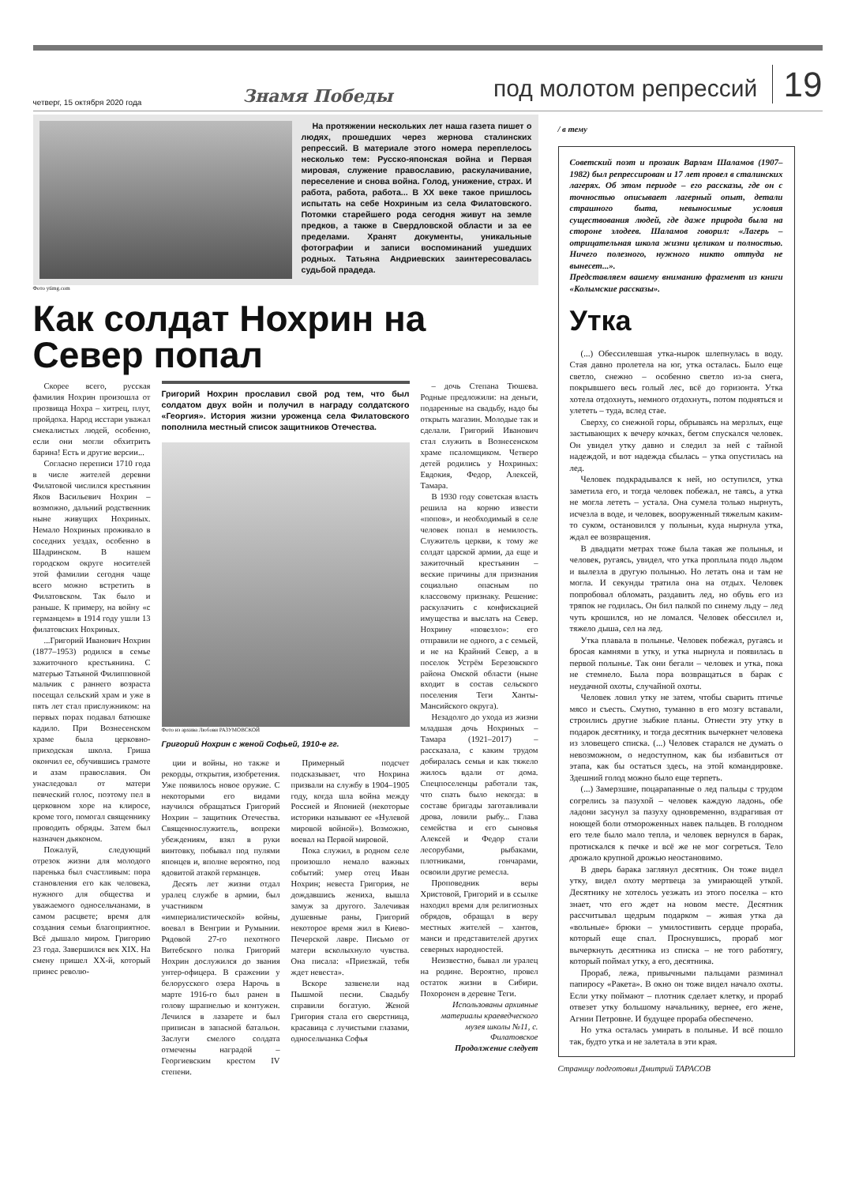четверг, 15 октября 2020 года Знамя Победы под молотом репрессий 19
На протяжении нескольких лет наша газета пишет о людях, прошедших через жернова сталинских репрессий. В материале этого номера переплелось несколько тем: Русско-японская война и Первая мировая, служение православию, раскулачивание, переселение и снова война. Голод, унижение, страх. И работа, работа, работа... В XX веке такое пришлось испытать на себе Нохриным из села Филатовского. Потомки старейшего рода сегодня живут на земле предков, а также в Свердловской области и за ее пределами. Хранят документы, уникальные фотографии и записи воспоминаний ушедших родных. Татьяна Андриевских заинтересовалась судьбой прадеда.
Фото ytimg.com
Как солдат Нохрин на Север попал
Скорее всего, русская фамилия Нохрин произошла от прозвища Нохра – хитрец, плут, пройдоха. Народ исстари уважал смекалистых людей, особенно, если они могли обхитрить барина! Есть и другие версии...
Согласно переписи 1710 года в числе жителей деревни Филатовой числился крестьянин Яков Васильевич Нохрин – возможно, дальний родственник ныне живущих Нохриных. Немало Нохриных проживало в соседних уездах, особенно в Шадринском. В нашем городском округе носителей этой фамилии сегодня чаще всего можно встретить в Филатовском. Так было и раньше. К примеру, на войну «с германцем» в 1914 году ушли 13 филатовских Нохриных.
...Григорий Иванович Нохрин (1877–1953) родился в семье зажиточного крестьянина. С матерью Татьяной Филипповной мальчик с раннего возраста посещал сельский храм и уже в пять лет стал прислужником: на первых порах подавал батюшке кадило. При Вознесенском храме была церковно-приходская школа. Гриша окончил ее, обучившись грамоте и азам православия. Он унаследовал от матери певческий голос, поэтому пел в церковном хоре на клиросе, кроме того, помогал священнику проводить обряды. Затем был назначен дьяконом.
Пожалуй, следующий отрезок жизни для молодого паренька был счастливым: пора становления его как человека, нужного для общества и уважаемого односельчанами, в самом расцвете; время для создания семьи благоприятное. Всё дышало миром. Григорию 23 года. Завершился век XIX. На смену пришел XX-й, который принес револю-
Григорий Нохрин прославил свой род тем, что был солдатом двух войн и получил в награду солдатского «Георгия». История жизни уроженца села Филатовского пополнила местный список защитников Отечества.
Фото из архива Любови РАЗУМОВСКОЙ
Григорий Нохрин с женой Софьей, 1910-е гг.
ции и войны, но также и рекорды, открытия, изобретения. Уже появилось новое оружие. С некоторыми его видами научился обращаться Григорий Нохрин – защитник Отечества. Священнослужитель, вопреки убеждениям, взял в руки винтовку, побывал под пулями японцев и, вполне вероятно, под ядовитой атакой германцев.
Десять лет жизни отдал уралец службе в армии, был участником «империалистической» войны, воевал в Венгрии и Румынии. Рядовой 27-го пехотного Витебского полка Григорий Нохрин дослужился до звания унтер-офицера. В сражении у белорусского озера Нарочь в марте 1916-го был ранен в голову шрапнелью и контужен. Лечился в лазарете и был приписан в запасной батальон. Заслуги смелого солдата отмечены наградой – Георгиевским крестом IV степени.
Примерный подсчет подсказывает, что Нохрина призвали на службу в 1904–1905 году, когда шла война между Россией и Японией (некоторые историки называют ее «Нулевой мировой войной»). Возможно, воевал на Первой мировой.
Пока служил, в родном селе произошло немало важных событий: умер отец Иван Нохрин; невеста Григория, не дождавшись жениха, вышла замуж за другого. Залечивая душевные раны, Григорий некоторое время жил в Киево-Печерской лавре. Письмо от матери всколыхнуло чувства. Она писала: «Приезжай, тебя ждет невеста».
Вскоре зазвенели над Пышмой песни. Свадьбу справили богатую. Женой Григория стала его сверстница, красавица с лучистыми глазами, односельчанка Софья
– дочь Степана Тюшева. Родные предложили: на деньги, подаренные на свадьбу, надо бы открыть магазин. Молодые так и сделали. Григорий Иванович стал служить в Вознесенском храме псаломщиком. Четверо детей родились у Нохриных: Евдокия, Федор, Алексей, Тамара.
В 1930 году советская власть решила на корню извести «попов», и необходимый в селе человек попал в немилость. Служитель церкви, к тому же солдат царской армии, да еще и зажиточный крестьянин – веские причины для признания социально опасным по классовому признаку. Решение: раскулачить с конфискацией имущества и выслать на Север. Нохрину «повезло»: его отправили не одного, а с семьей, и не на Крайний Север, а в поселок Устрём Березовского района Омской области (ныне входит в состав сельского поселения Теги Ханты-Мансийского округа).
Незадолго до ухода из жизни младшая дочь Нохриных – Тамара (1921–2017) – рассказала, с каким трудом добиралась семья и как тяжело жилось вдали от дома. Спецпоселенцы работали так, что спать было некогда: в составе бригады заготавливали дрова, ловили рыбу... Глава семейства и его сыновья Алексей и Федор стали лесорубами, рыбаками, плотниками, гончарами, освоили другие ремесла.
Проповедник веры Христовой, Григорий и в ссылке находил время для религиозных обрядов, обращал в веру местных жителей – хантов, манси и представителей других северных народностей.
Неизвестно, бывал ли уралец на родине. Вероятно, провел остаток жизни в Сибири. Похоронен в деревне Теги.
Использованы архивные материалы краеведческого музея школы №11, с. Филатовское
Продолжение следует
/ в тему
Советский поэт и прозаик Варлам Шаламов (1907–1982) был репрессирован и 17 лет провел в сталинских лагерях. Об этом периоде – его рассказы, где он с точностью описывает лагерный опыт, детали страшного быта, невыносимые условия существования людей, где даже природа была на стороне злодеев. Шаламов говорил: «Лагерь – отрицательная школа жизни целиком и полностью. Ничего полезного, нужного никто оттуда не вынесет...».
Представляем вашему вниманию фрагмент из книги «Колымские рассказы».
Утка
(...) Обессилевшая утка-нырок шлепнулась в воду. Стая давно пролетела на юг, утка осталась. Было еще светло, снежно – особенно светло из-за снега, покрывшего весь голый лес, всё до горизонта. Утка хотела отдохнуть, немного отдохнуть, потом подняться и улететь – туда, вслед стае.
Сверху, со снежной горы, обрываясь на мерзлых, еще застывающих к вечеру кочках, бегом спускался человек. Он увидел утку давно и следил за ней с тайной надеждой, и вот надежда сбылась – утка опустилась на лед.
Человек подкрадывался к ней, но оступился, утка заметила его, и тогда человек побежал, не таясь, а утка не могла лететь – устала. Она сумела только нырнуть, исчезла в воде, и человек, вооруженный тяжелым каким-то суком, остановился у полыньи, куда нырнула утка, ждал ее возвращения.
В двадцати метрах тоже была такая же полынья, и человек, ругаясь, увидел, что утка проплыла подо льдом и вылезла в другую полынью. Но летать она и там не могла. И секунды тратила она на отдых. Человек попробовал обломать, раздавить лед, но обувь его из тряпок не годилась. Он бил палкой по синему льду – лед чуть крошился, но не ломался. Человек обессилел и, тяжело дыша, сел на лед.
Утка плавала в полынье. Человек побежал, ругаясь и бросая камнями в утку, и утка нырнула и появилась в первой полынье. Так они бегали – человек и утка, пока не стемнело. Была пора возвращаться в барак с неудачной охоты, случайной охоты.
Человек ловил утку не затем, чтобы сварить птичье мясо и съесть. Смутно, туманно в его мозгу вставали, строились другие зыбкие планы. Отнести эту утку в подарок десятнику, и тогда десятник вычеркнет человека из зловещего списка. (...) Человек старался не думать о невозможном, о недоступном, как бы избавиться от этапа, как бы остаться здесь, на этой командировке. Здешний голод можно было еще терпеть.
(...) Замерзшие, поцарапанные о лед пальцы с трудом согрелись за пазухой – человек каждую ладонь, обе ладони засунул за пазуху одновременно, вздрагивая от ноющей боли отмороженных навек пальцев. В голодном его теле было мало тепла, и человек вернулся в барак, протискался к печке и всё же не мог согреться. Тело дрожало крупной дрожью неостановимо.
В дверь барака заглянул десятник. Он тоже видел утку, видел охоту мертвеца за умирающей уткой. Десятнику не хотелось уезжать из этого поселка – кто знает, что его ждет на новом месте. Десятник рассчитывал щедрым подарком – живая утка да «вольные» брюки – умилостивить сердце прораба, который еще спал. Проснувшись, прораб мог вычеркнуть десятника из списка – не того работягу, который поймал утку, а его, десятника.
Прораб, лежа, привычными пальцами разминал папиросу «Ракета». В окно он тоже видел начало охоты. Если утку поймают – плотник сделает клетку, и прораб отвезет утку большому начальнику, вернее, его жене, Агнии Петровне. И будущее прораба обеспечено.
Но утка осталась умирать в полынье. И всё пошло так, будто утка и не залетала в эти края.
Страницу подготовил Дмитрий ТАРАСОВ